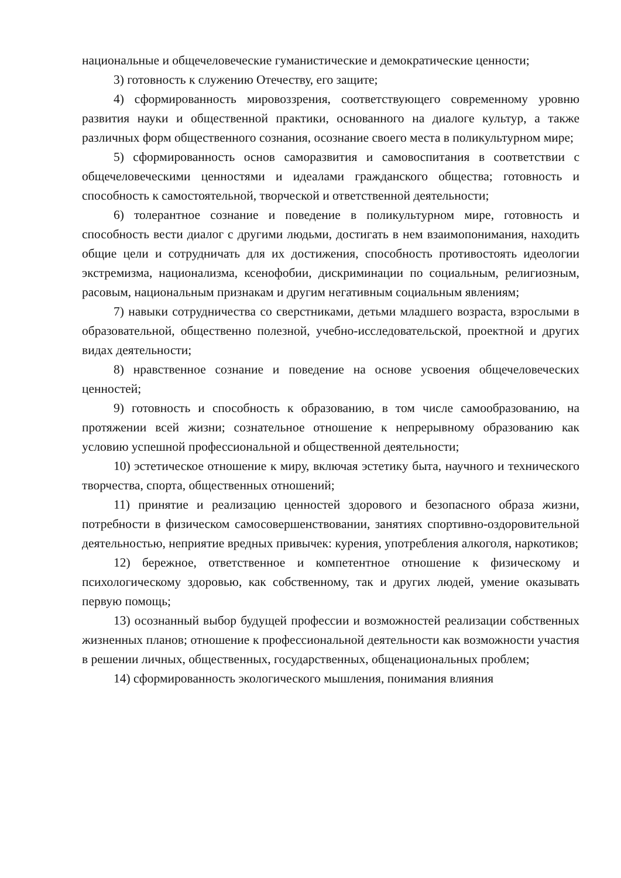национальные и общечеловеческие гуманистические и демократические ценности;
3) готовность к служению Отечеству, его защите;
4) сформированность мировоззрения, соответствующего современному уровню развития науки и общественной практики, основанного на диалоге культур, а также различных форм общественного сознания, осознание своего места в поликультурном мире;
5) сформированность основ саморазвития и самовоспитания в соответствии с общечеловеческими ценностями и идеалами гражданского общества; готовность и способность к самостоятельной, творческой и ответственной деятельности;
6) толерантное сознание и поведение в поликультурном мире, готовность и способность вести диалог с другими людьми, достигать в нем взаимопонимания, находить общие цели и сотрудничать для их достижения, способность противостоять идеологии экстремизма, национализма, ксенофобии, дискриминации по социальным, религиозным, расовым, национальным признакам и другим негативным социальным явлениям;
7) навыки сотрудничества со сверстниками, детьми младшего возраста, взрослыми в образовательной, общественно полезной, учебно-исследовательской, проектной и других видах деятельности;
8) нравственное сознание и поведение на основе усвоения общечеловеческих ценностей;
9) готовность и способность к образованию, в том числе самообразованию, на протяжении всей жизни; сознательное отношение к непрерывному образованию как условию успешной профессиональной и общественной деятельности;
10) эстетическое отношение к миру, включая эстетику быта, научного и технического творчества, спорта, общественных отношений;
11) принятие и реализацию ценностей здорового и безопасного образа жизни, потребности в физическом самосовершенствовании, занятиях спортивно-оздоровительной деятельностью, неприятие вредных привычек: курения, употребления алкоголя, наркотиков;
12) бережное, ответственное и компетентное отношение к физическому и психологическому здоровью, как собственному, так и других людей, умение оказывать первую помощь;
13) осознанный выбор будущей профессии и возможностей реализации собственных жизненных планов; отношение к профессиональной деятельности как возможности участия в решении личных, общественных, государственных, общенациональных проблем;
14) сформированность экологического мышления, понимания влияния